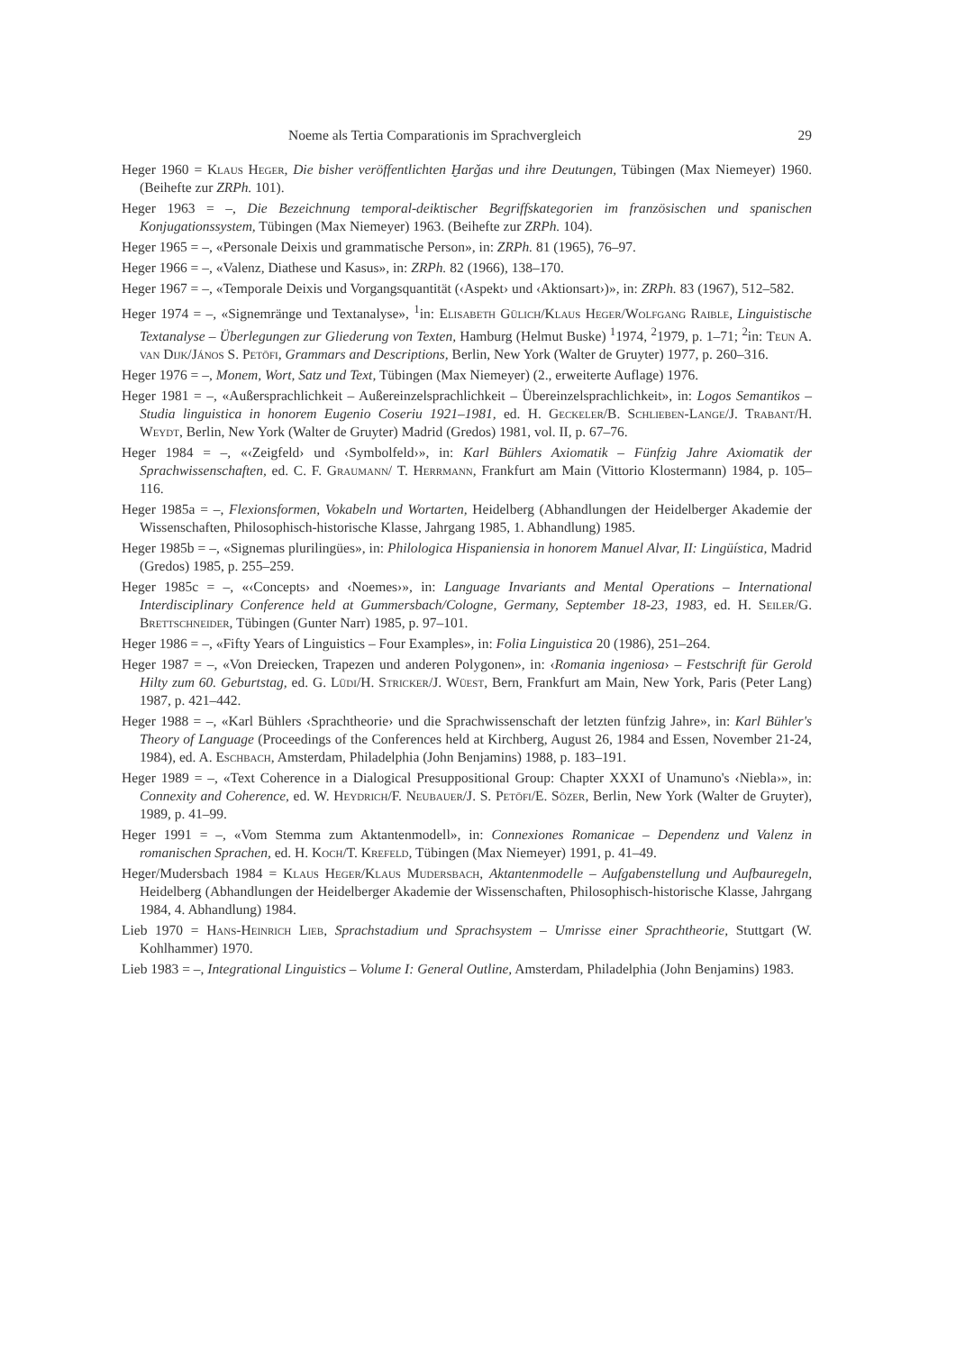Noeme als Tertia Comparationis im Sprachvergleich 29
Heger 1960 = Klaus Heger, Die bisher veröffentlichten Ḫarǧas und ihre Deutungen, Tübingen (Max Niemeyer) 1960. (Beihefte zur ZRPh. 101).
Heger 1963 = –, Die Bezeichnung temporal-deiktischer Begriffskategorien im französischen und spanischen Konjugationssystem, Tübingen (Max Niemeyer) 1963. (Beihefte zur ZRPh. 104).
Heger 1965 = –, «Personale Deixis und grammatische Person», in: ZRPh. 81 (1965), 76–97.
Heger 1966 = –, «Valenz, Diathese und Kasus», in: ZRPh. 82 (1966), 138–170.
Heger 1967 = –, «Temporale Deixis und Vorgangsquantität (‹Aspekt› und ‹Aktionsart›)», in: ZRPh. 83 (1967), 512–582.
Heger 1974 = –, «Signemränge und Textanalyse», <sup>1</sup>in: Elisabeth Gülich/Klaus Heger/Wolfgang Raible, Linguistische Textanalyse – Überlegungen zur Gliederung von Texten, Hamburg (Helmut Buske) <sup>1</sup>1974, <sup>2</sup>1979, p. 1–71; <sup>2</sup>in: Teun A. van Dijk/János S. Petöfi, Grammars and Descriptions, Berlin, New York (Walter de Gruyter) 1977, p. 260–316.
Heger 1976 = –, Monem, Wort, Satz und Text, Tübingen (Max Niemeyer) (2., erweiterte Auflage) 1976.
Heger 1981 = –, «Außersprachlichkeit – Außereinzelsprachlichkeit – Übereinzelsprachlichkeit», in: Logos Semantikos – Studia linguistica in honorem Eugenio Coseriu 1921–1981, ed. H. Geckeler/B. Schlieben-Lange/J. Trabant/H. Weydt, Berlin, New York (Walter de Gruyter) Madrid (Gredos) 1981, vol. II, p. 67–76.
Heger 1984 = –, «‹Zeigfeld› und ‹Symbolfeld›», in: Karl Bühlers Axiomatik – Fünfzig Jahre Axiomatik der Sprachwissenschaften, ed. C. F. Graumann/ T. Herrmann, Frankfurt am Main (Vittorio Klostermann) 1984, p. 105–116.
Heger 1985a = –, Flexionsformen, Vokabeln und Wortarten, Heidelberg (Abhandlungen der Heidelberger Akademie der Wissenschaften, Philosophisch-historische Klasse, Jahrgang 1985, 1. Abhandlung) 1985.
Heger 1985b = –, «Signemas plurilingües», in: Philologica Hispaniensia in honorem Manuel Alvar, II: Lingüística, Madrid (Gredos) 1985, p. 255–259.
Heger 1985c = –, «‹Concepts› and ‹Noemes›», in: Language Invariants and Mental Operations – International Interdisciplinary Conference held at Gummersbach/Cologne, Germany, September 18-23, 1983, ed. H. Seiler/G. Brettschneider, Tübingen (Gunter Narr) 1985, p. 97–101.
Heger 1986 = –, «Fifty Years of Linguistics – Four Examples», in: Folia Linguistica 20 (1986), 251–264.
Heger 1987 = –, «Von Dreiecken, Trapezen und anderen Polygonen», in: ‹Romania ingeniosa› – Festschrift für Gerold Hilty zum 60. Geburtstag, ed. G. Lüdi/H. Stricker/J. Wüest, Bern, Frankfurt am Main, New York, Paris (Peter Lang) 1987, p. 421–442.
Heger 1988 = –, «Karl Bühlers ‹Sprachtheorie› und die Sprachwissenschaft der letzten fünfzig Jahre», in: Karl Bühler's Theory of Language (Proceedings of the Conferences held at Kirchberg, August 26, 1984 and Essen, November 21-24, 1984), ed. A. Eschbach, Amsterdam, Philadelphia (John Benjamins) 1988, p. 183–191.
Heger 1989 = –, «Text Coherence in a Dialogical Presuppositional Group: Chapter XXXI of Unamuno's ‹Niebla›», in: Connexity and Coherence, ed. W. Heydrich/F. Neubauer/J. S. Petöfi/E. Sözer, Berlin, New York (Walter de Gruyter), 1989, p. 41–99.
Heger 1991 = –, «Vom Stemma zum Aktantenmodell», in: Connexiones Romanicae – Dependenz und Valenz in romanischen Sprachen, ed. H. Koch/T. Krefeld, Tübingen (Max Niemeyer) 1991, p. 41–49.
Heger/Mudersbach 1984 = Klaus Heger/Klaus Mudersbach, Aktantenmodelle – Aufgabenstellung und Aufbauregeln, Heidelberg (Abhandlungen der Heidelberger Akademie der Wissenschaften, Philosophisch-historische Klasse, Jahrgang 1984, 4. Abhandlung) 1984.
Lieb 1970 = Hans-Heinrich Lieb, Sprachstadium und Sprachsystem – Umrisse einer Sprachtheorie, Stuttgart (W. Kohlhammer) 1970.
Lieb 1983 = –, Integrational Linguistics – Volume I: General Outline, Amsterdam, Philadelphia (John Benjamins) 1983.